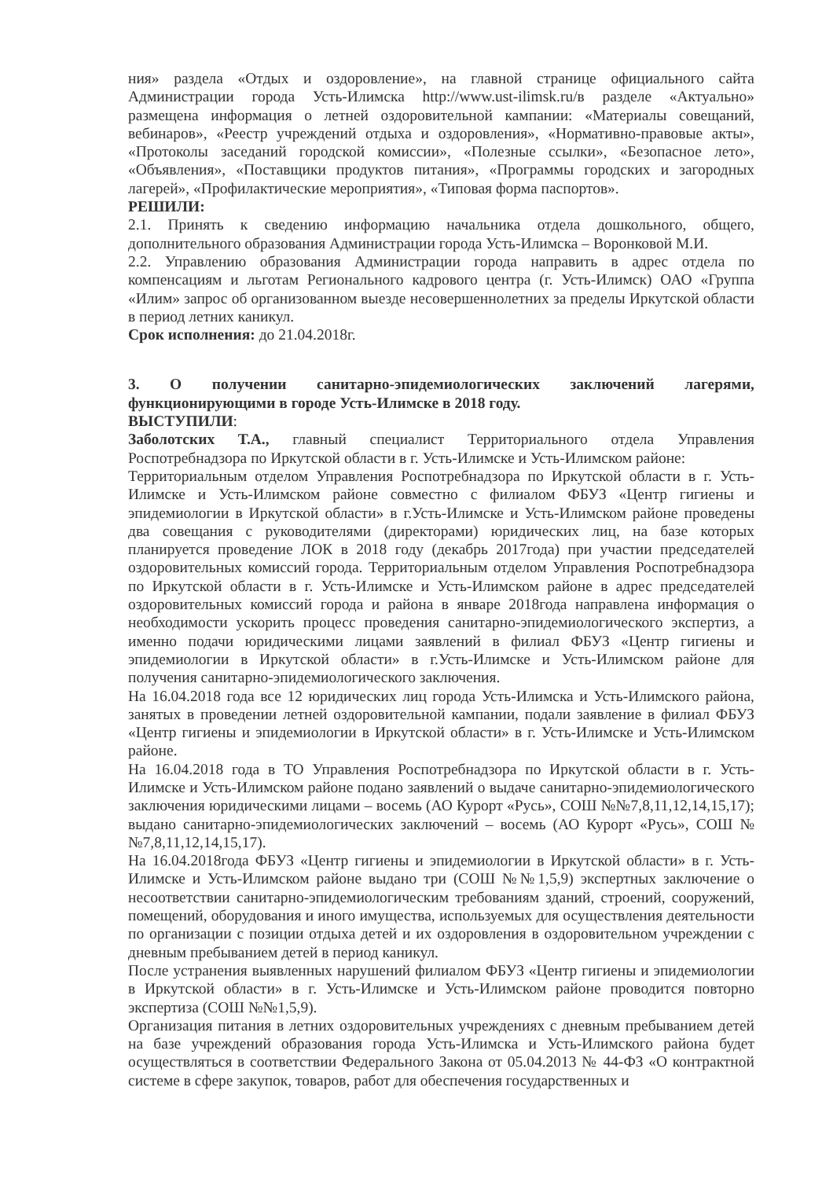ния» раздела «Отдых и оздоровление», на главной странице официального сайта Администрации города Усть-Илимска http://www.ust-ilimsk.ru/в разделе «Актуально» размещена информация о летней оздоровительной кампании: «Материалы совещаний, вебинаров», «Реестр учреждений отдыха и оздоровления», «Нормативно-правовые акты», «Протоколы заседаний городской комиссии», «Полезные ссылки», «Безопасное лето», «Объявления», «Поставщики продуктов питания», «Программы городских и загородных лагерей», «Профилактические мероприятия», «Типовая форма паспортов».
РЕШИЛИ:
2.1. Принять к сведению информацию начальника отдела дошкольного, общего, дополнительного образования Администрации города Усть-Илимска – Воронковой М.И.
2.2. Управлению образования Администрации города направить в адрес отдела по компенсациям и льготам Регионального кадрового центра (г. Усть-Илимск) ОАО «Группа «Илим» запрос об организованном выезде несовершеннолетних за пределы Иркутской области в период летних каникул.
Срок исполнения: до 21.04.2018г.
3. О получении санитарно-эпидемиологических заключений лагерями, функционирующими в городе Усть-Илимске в 2018 году.
ВЫСТУПИЛИ:
Заболотских Т.А., главный специалист Территориального отдела Управления Роспотребнадзора по Иркутской области в г. Усть-Илимске и Усть-Илимском районе:
Территориальным отделом Управления Роспотребнадзора по Иркутской области в г. Усть-Илимске и Усть-Илимском районе совместно с филиалом ФБУЗ «Центр гигиены и эпидемиологии в Иркутской области» в г.Усть-Илимске и Усть-Илимском районе проведены два совещания с руководителями (директорами) юридических лиц, на базе которых планируется проведение ЛОК в 2018 году (декабрь 2017года) при участии председателей оздоровительных комиссий города. Территориальным отделом Управления Роспотребнадзора по Иркутской области в г. Усть-Илимске и Усть-Илимском районе в адрес председателей оздоровительных комиссий города и района в январе 2018года направлена информация о необходимости ускорить процесс проведения санитарно-эпидемиологического экспертиз, а именно подачи юридическими лицами заявлений в филиал ФБУЗ «Центр гигиены и эпидемиологии в Иркутской области» в г.Усть-Илимске и Усть-Илимском районе для получения санитарно-эпидемиологического заключения.
На 16.04.2018 года все 12 юридических лиц города Усть-Илимска и Усть-Илимского района, занятых в проведении летней оздоровительной кампании, подали заявление в филиал ФБУЗ «Центр гигиены и эпидемиологии в Иркутской области» в г. Усть-Илимске и Усть-Илимском районе.
На 16.04.2018 года в ТО Управления Роспотребнадзора по Иркутской области в г. Усть-Илимске и Усть-Илимском районе подано заявлений о выдаче санитарно-эпидемиологического заключения юридическими лицами – восемь (АО Курорт «Русь», СОШ №№7,8,11,12,14,15,17); выдано санитарно-эпидемиологических заключений – восемь (АО Курорт «Русь», СОШ №№7,8,11,12,14,15,17).
На 16.04.2018года ФБУЗ «Центр гигиены и эпидемиологии в Иркутской области» в г. Усть-Илимске и Усть-Илимском районе выдано три (СОШ №№1,5,9) экспертных заключение о несоответствии санитарно-эпидемиологическим требованиям зданий, строений, сооружений, помещений, оборудования и иного имущества, используемых для осуществления деятельности по организации с позиции отдыха детей и их оздоровления в оздоровительном учреждении с дневным пребыванием детей в период каникул.
После устранения выявленных нарушений филиалом ФБУЗ «Центр гигиены и эпидемиологии в Иркутской области» в г. Усть-Илимске и Усть-Илимском районе проводится повторно экспертиза (СОШ №№1,5,9).
Организация питания в летних оздоровительных учреждениях с дневным пребыванием детей на базе учреждений образования города Усть-Илимска и Усть-Илимского района будет осуществляться в соответствии Федерального Закона от 05.04.2013 № 44-ФЗ «О контрактной системе в сфере закупок, товаров, работ для обеспечения государственных и